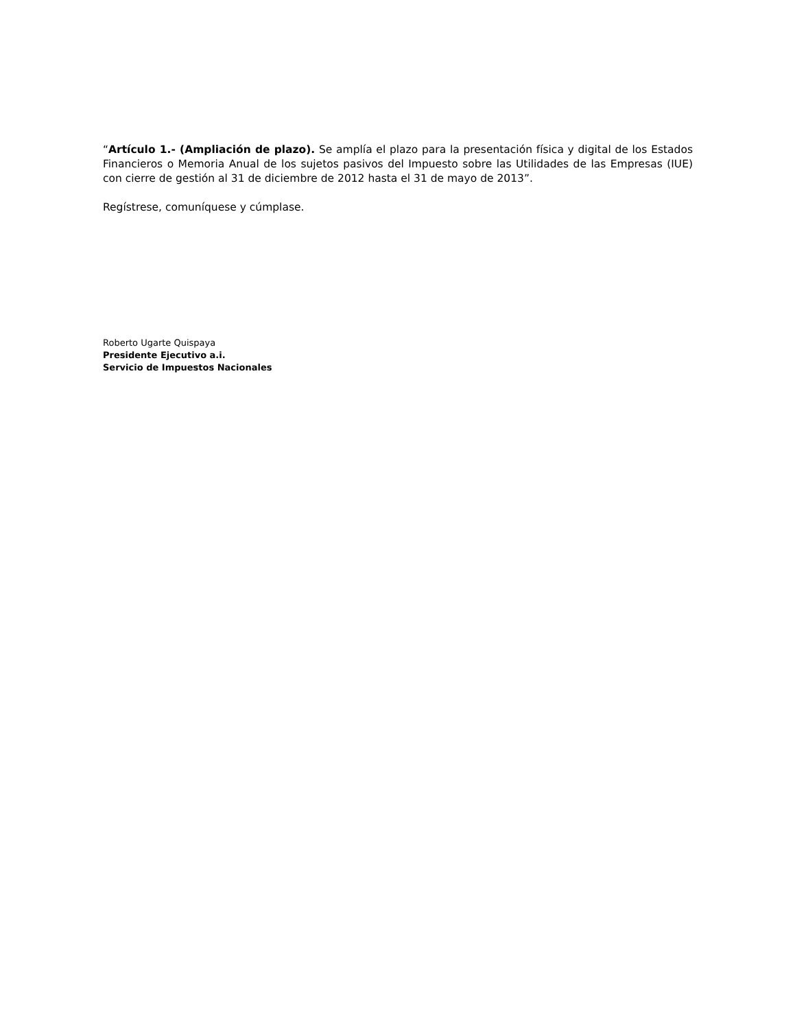“Artículo 1.- (Ampliación de plazo). Se amplía el plazo para la presentación física y digital de los Estados Financieros o Memoria Anual de los sujetos pasivos del Impuesto sobre las Utilidades de las Empresas (IUE) con cierre de gestión al 31 de diciembre de 2012 hasta el 31 de mayo de 2013”.
Regístrese, comuníquese y cúmplase.
Roberto Ugarte Quispaya
Presidente Ejecutivo a.i.
Servicio de Impuestos Nacionales